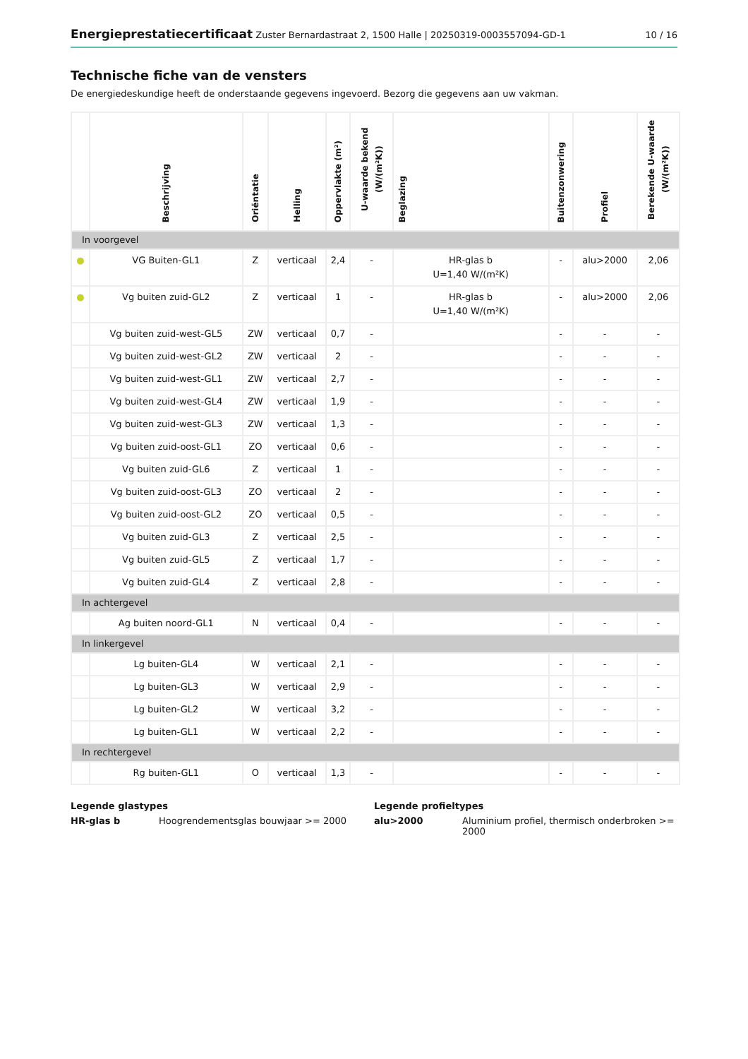Energieprestatiecertificaat Zuster Bernardastraat 2, 1500 Halle | 20250319-0003557094-GD-1 10 / 16
Technische fiche van de vensters
De energiedeskundige heeft de onderstaande gegevens ingevoerd. Bezorg die gegevens aan uw vakman.
| | Beschrijving | Oriëntatie | Helling | Oppervlakte (m²) | U-waarde bekend (W/(m²K)) | Beglazing | Buitenzonwering | Profiel | Berekende U-waarde (W/(m²K)) |
| --- | --- | --- | --- | --- | --- | --- | --- | --- | --- |
| In voorgevel | | | | | | | | | |
| ● | VG Buiten-GL1 | Z | verticaal | 2,4 | - | HR-glas b U=1,40 W/(m²K) | - | alu>2000 | 2,06 |
| ● | Vg buiten zuid-GL2 | Z | verticaal | 1 | - | HR-glas b U=1,40 W/(m²K) | - | alu>2000 | 2,06 |
| | Vg buiten zuid-west-GL5 | ZW | verticaal | 0,7 | - | | - | - | - |
| | Vg buiten zuid-west-GL2 | ZW | verticaal | 2 | - | | - | - | - |
| | Vg buiten zuid-west-GL1 | ZW | verticaal | 2,7 | - | | - | - | - |
| | Vg buiten zuid-west-GL4 | ZW | verticaal | 1,9 | - | | - | - | - |
| | Vg buiten zuid-west-GL3 | ZW | verticaal | 1,3 | - | | - | - | - |
| | Vg buiten zuid-oost-GL1 | ZO | verticaal | 0,6 | - | | - | - | - |
| | Vg buiten zuid-GL6 | Z | verticaal | 1 | - | | - | - | - |
| | Vg buiten zuid-oost-GL3 | ZO | verticaal | 2 | - | | - | - | - |
| | Vg buiten zuid-oost-GL2 | ZO | verticaal | 0,5 | - | | - | - | - |
| | Vg buiten zuid-GL3 | Z | verticaal | 2,5 | - | | - | - | - |
| | Vg buiten zuid-GL5 | Z | verticaal | 1,7 | - | | - | - | - |
| | Vg buiten zuid-GL4 | Z | verticaal | 2,8 | - | | - | - | - |
| In achtergevel | | | | | | | | | |
| | Ag buiten noord-GL1 | N | verticaal | 0,4 | - | | - | - | - |
| In linkergevel | | | | | | | | | |
| | Lg buiten-GL4 | W | verticaal | 2,1 | - | | - | - | - |
| | Lg buiten-GL3 | W | verticaal | 2,9 | - | | - | - | - |
| | Lg buiten-GL2 | W | verticaal | 3,2 | - | | - | - | - |
| | Lg buiten-GL1 | W | verticaal | 2,2 | - | | - | - | - |
| In rechtergevel | | | | | | | | | |
| | Rg buiten-GL1 | O | verticaal | 1,3 | - | | - | - | - |
Legende glastypes
HR-glas b Hoogrendementsglas bouwjaar >= 2000
Legende profieltypes
alu>2000 Aluminium profiel, thermisch onderbroken >= 2000